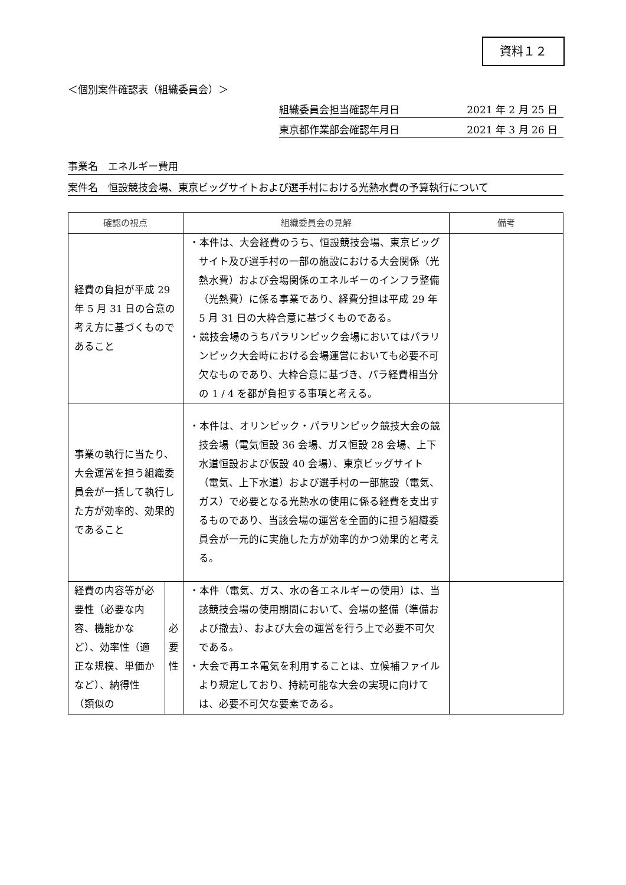資料１２
＜個別案件確認表（組織委員会）＞
組織委員会担当確認年月日 2021 年 2 月 25 日
東京都作業部会確認年月日 2021 年 3 月 26 日
事業名　エネルギー費用
案件名　恒設競技会場、東京ビッグサイトおよび選手村における光熱水費の予算執行について
| 確認の視点 | | 組織委員会の見解 | 備考 |
| --- | --- | --- | --- |
| 経費の負担が平成 29 年 5 月 31 日の合意の考え方に基づくものであること | | ・本件は、大会経費のうち、恒設競技会場、東京ビッグサイト及び選手村の一部の施設における大会関係（光熱水費）および会場関係のエネルギーのインフラ整備（光熱費）に係る事業であり、経費分担は平成 29 年 5 月 31 日の大枠合意に基づくものである。 ・競技会場のうちパラリンピック会場においてはパラリンピック大会時における会場運営においても必要不可欠なものであり、大枠合意に基づき、パラ経費相当分の 1 / 4 を都が負担する事項と考える。 | |
| 事業の執行に当たり、大会運営を担う組織委員会が一括して執行した方が効率的、効果的であること | | ・本件は、オリンピック・パラリンピック競技大会の競技会場（電気恒設 36 会場、ガス恒設 28 会場、上下水道恒設および仮設 40 会場）、東京ビッグサイト（電気、上下水道）および選手村の一部施設（電気、ガス）で必要となる光熱水の使用に係る経費を支出するものであり、当該会場の運営を全面的に担う組織委員会が一元的に実施した方が効率的かつ効果的と考える。 | |
| 経費の内容等が必要性（必要な内容、機能かなど）、効率性（適正な規模、単価かなど）、納得性（類似の | 必 要 性 | ・本件（電気、ガス、水の各エネルギーの使用）は、当該競技会場の使用期間において、会場の整備（準備および撤去）、および大会の運営を行う上で必要不可欠である。 ・大会で再エネ電気を利用することは、立候補ファイルより規定しており、持続可能な大会の実現に向けては、必要不可欠な要素である。 | |